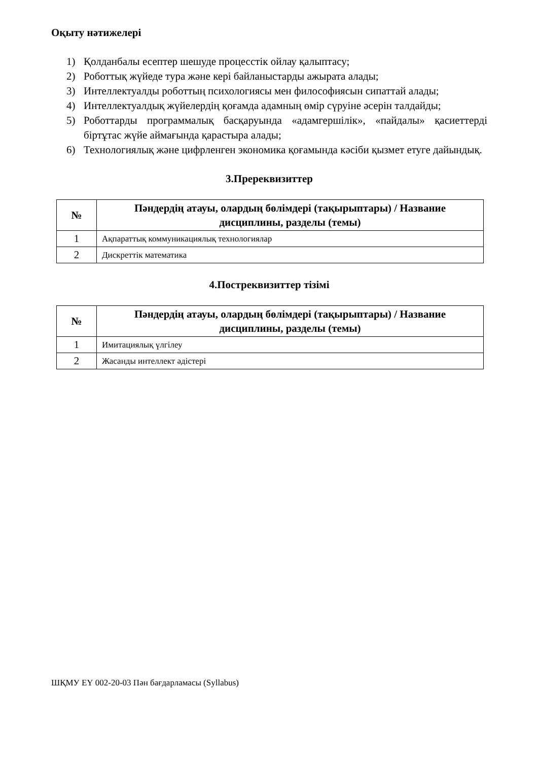Оқыту нәтижелері
1) Қолданбалы есептер шешуде процесстік ойлау қалыптасу;
2) Роботтық жүйеде тура және кері байланыстарды ажырата алады;
3) Интеллектуалды роботтың психологиясы мен философиясын сипаттай алады;
4) Интеллектуалдық жүйелердің қоғамда адамның өмір сүруіне әсерін талдайды;
5) Роботтарды программалық басқаруында «адамгершілік», «пайдалы» қасиеттерді біртұтас жүйе аймағында қарастыра алады;
6) Технологиялық және цифрленген экономика қоғамында кәсіби қызмет етуге дайындық.
3.Пререквизиттер
| № | Пәндердің атауы, олардың бөлімдері (тақырыптары) / Название дисциплины, разделы (темы) |
| --- | --- |
| 1 | Ақпараттық коммуникациялық технологиялар |
| 2 | Дискреттік математика |
4.Постреквизиттер тізімі
| № | Пәндердің атауы, олардың бөлімдері (тақырыптары) / Название дисциплины, разделы (темы) |
| --- | --- |
| 1 | Имитациялық үлгілеу |
| 2 | Жасанды интеллект әдістері |
ШҚМУ ЕҮ 002-20-03 Пән бағдарламасы (Syllabus)